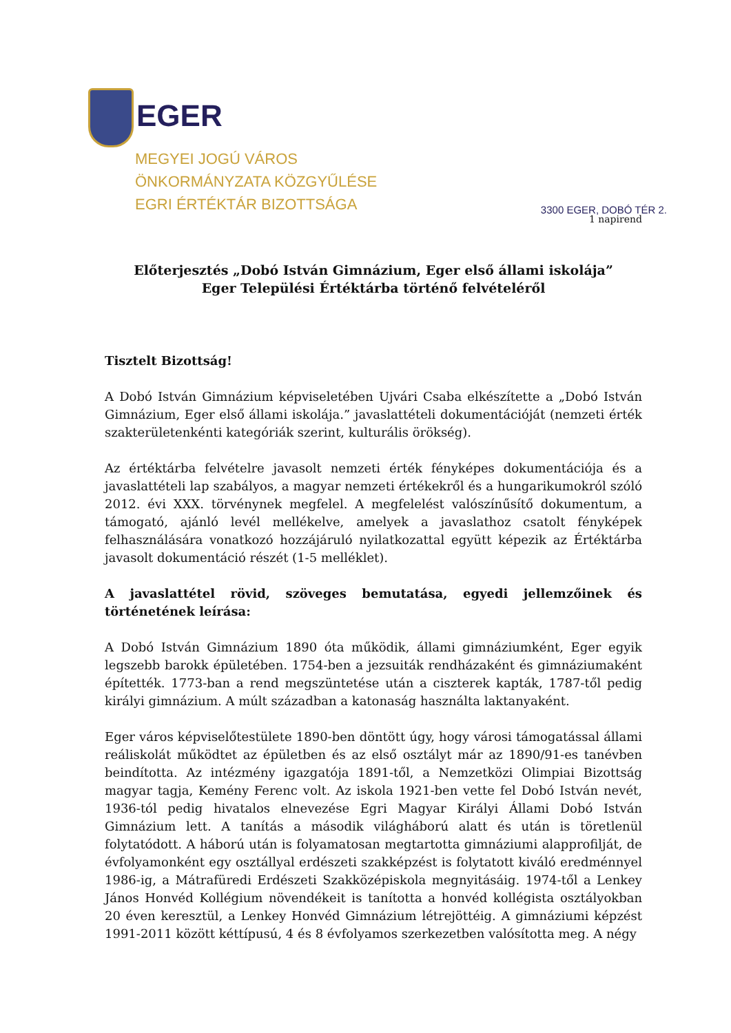EGER
MEGYEI JOGÚ VÁROS
ÖNKORMÁNYZATA KÖZGYŰLÉSE
EGRI ÉRTÉKTÁR BIZOTTSÁGA
3300 EGER, DOBÓ TÉR 2.
1 napirend
Előterjesztés „Dobó István Gimnázium, Eger első állami iskolája”
Eger Települési Értéktárba történő felvételéről
Tisztelt Bizottság!
A Dobó István Gimnázium képviseletében Ujvári Csaba elkészítette a „Dobó István Gimnázium, Eger első állami iskolája.” javaslattételi dokumentációját (nemzeti érték szakterületenkénti kategóriák szerint, kulturális örökség).
Az értéktárba felvételre javasolt nemzeti érték fényképes dokumentációja és a javaslattételi lap szabályos, a magyar nemzeti értékekről és a hungarikumokról szóló 2012. évi XXX. törvénynek megfelel. A megfelelést valószínűsítő dokumentum, a támogató, ajánló levél mellékelve, amelyek a javaslathoz csatolt fényképek felhasználására vonatkozó hozzájáruló nyilatkozattal együtt képezik az Értéktárba javasolt dokumentáció részét (1-5 melléklet).
A javaslattétel rövid, szöveges bemutatása, egyedi jellemzőinek és történetének leírása:
A Dobó István Gimnázium 1890 óta működik, állami gimnáziumként, Eger egyik legszebb barokk épületében. 1754-ben a jezsuiták rendházaként és gimnáziumaként építették. 1773-ban a rend megszüntetése után a ciszterek kapták, 1787-től pedig királyi gimnázium. A múlt században a katonaság használta laktanyaként.
Eger város képviselőtestülete 1890-ben döntött úgy, hogy városi támogatással állami reáliskolát működtet az épületben és az első osztályt már az 1890/91-es tanévben beindította. Az intézmény igazgatója 1891-től, a Nemzetközi Olimpiai Bizottság magyar tagja, Kemény Ferenc volt. Az iskola 1921-ben vette fel Dobó István nevét, 1936-tól pedig hivatalos elnevezése Egri Magyar Királyi Állami Dobó István Gimnázium lett. A tanítás a második világháború alatt és után is töretlenül folytatódott. A háború után is folyamatosan megtartotta gimnáziumi alapprofilját, de évfolyamonként egy osztállyal erdészeti szakképzést is folytatott kiváló eredménnyel 1986-ig, a Mátrafüredi Erdészeti Szakközépiskola megnyitásáig. 1974-től a Lenkey János Honvéd Kollégium növendékeit is tanította a honvéd kollégista osztályokban 20 éven keresztül, a Lenkey Honvéd Gimnázium létrejöttéig. A gimnáziumi képzést 1991-2011 között kéttípusú, 4 és 8 évfolyamos szerkezetben valósította meg. A négy